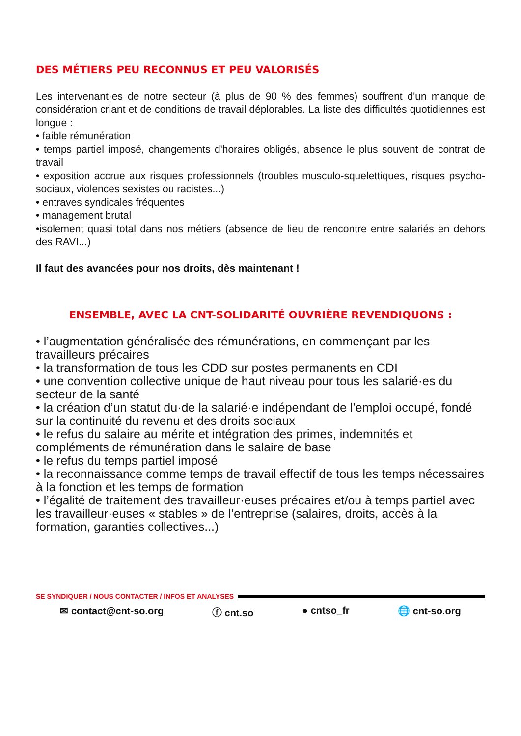DES MÉTIERS PEU RECONNUS ET PEU VALORISÉS
Les intervenant·es de notre secteur (à plus de 90 % des femmes) souffrent d'un manque de considération criant et de conditions de travail déplorables. La liste des difficultés quotidiennes est longue :
• faible rémunération
• temps partiel imposé, changements d'horaires obligés, absence le plus souvent de contrat de travail
• exposition accrue aux risques professionnels (troubles musculo-squelettiques, risques psycho-sociaux, violences sexistes ou racistes...)
• entraves syndicales fréquentes
• management brutal
•isolement quasi total dans nos métiers (absence de lieu de rencontre entre salariés en dehors des RAVI...)
Il faut des avancées pour nos droits, dès maintenant !
ENSEMBLE, AVEC LA CNT-SOLIDARITÉ OUVRIÈRE REVENDIQUONS :
• l’augmentation généralisée des rémunérations, en commençant par les travailleurs précaires
• la transformation de tous les CDD sur postes permanents en CDI
• une convention collective unique de haut niveau pour tous les salarié·es du secteur de la santé
• la création d’un statut du·de la salarié·e indépendant de l’emploi occupé, fondé sur la continuité du revenu et des droits sociaux
• le refus du salaire au mérite et intégration des primes, indemnités et compléments de rémunération dans le salaire de base
• le refus du temps partiel imposé
• la reconnaissance comme temps de travail effectif de tous les temps nécessaires à la fonction et les temps de formation
• l’égalité de traitement des travailleur·euses précaires et/ou à temps partiel avec les travailleur·euses « stables » de l’entreprise (salaires, droits, accès à la formation, garanties collectives...)
SE SYNDIQUER / NOUS CONTACTER / INFOS ET ANALYSES
✉ contact@cnt-so.org ⓕ cnt.so ● cntso_fr 🌐 cnt-so.org